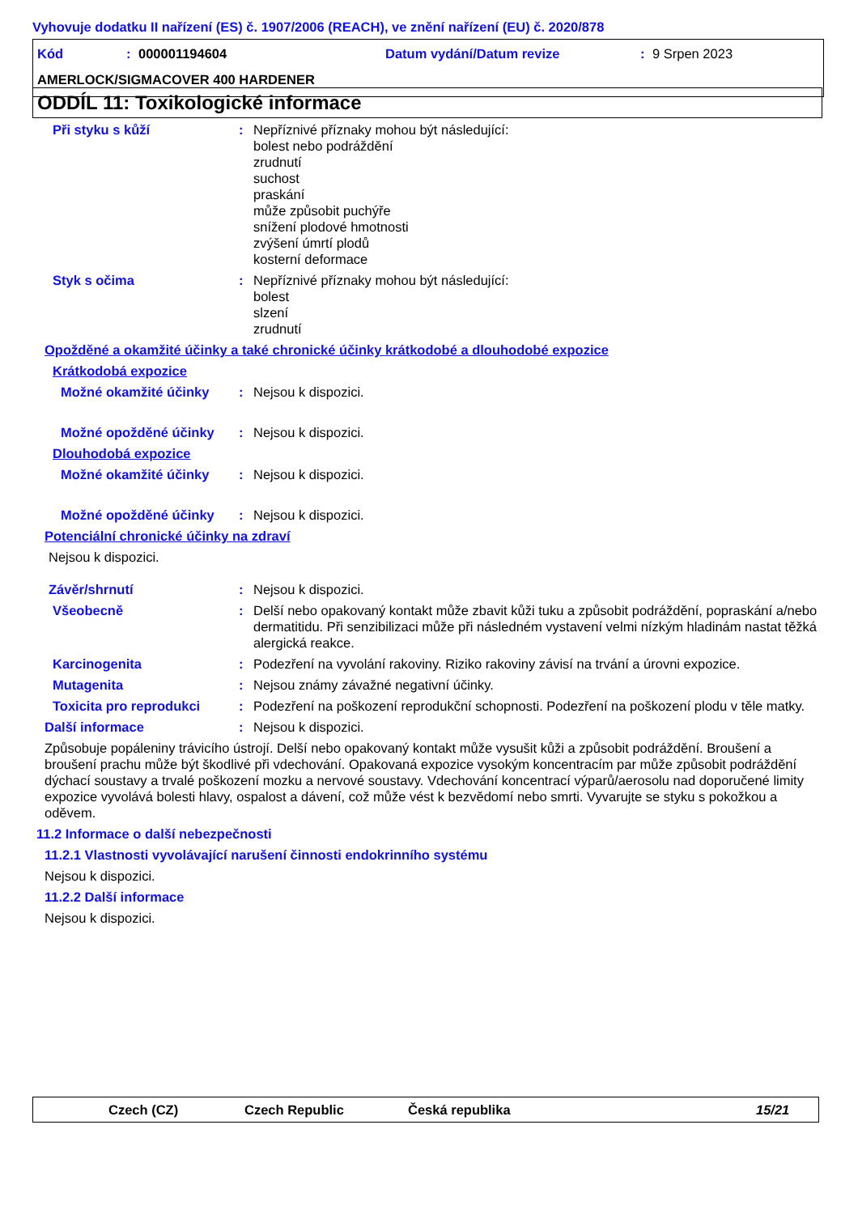Vyhovuje dodatku II nařízení (ES) č. 1907/2006 (REACH), ve znění nařízení (EU) č. 2020/878
Kód: 000001194604 Datum vydání/Datum revize: 9 Srpen 2023
AMERLOCK/SIGMACOVER 400 HARDENER
ODDÍL 11: Toxikologické informace
Při styku s kůží: Nepříznivé příznaky mohou být následující:
bolest nebo podráždění
zrudnutí
suchost
praskání
může způsobit puchýře
snížení plodové hmotnosti
zvýšení úmrtí plodů
kosterní deformace
Styk s očima: Nepříznivé příznaky mohou být následující:
bolest
slzení
zrudnutí
Opožděné a okamžité účinky a také chronické účinky krátkodobé a dlouhodobé expozice
Krátkodobá expozice
Možné okamžité účinky: Nejsou k dispozici.
Možné opožděné účinky: Nejsou k dispozici.
Dlouhodobá expozice
Možné okamžité účinky: Nejsou k dispozici.
Možné opožděné účinky: Nejsou k dispozici.
Potenciální chronické účinky na zdraví
Nejsou k dispozici.
Závěr/shrnutí: Nejsou k dispozici.
Všeobecně: Delší nebo opakovaný kontakt může zbavit kůži tuku a způsobit podráždění, popraskání a/nebo dermatitidu. Při senzibilizaci může při následném vystavení velmi nízkým hladinám nastat těžká alergická reakce.
Karcinogenita: Podezření na vyvolání rakoviny. Riziko rakoviny závisí na trvání a úrovni expozice.
Mutagenita: Nejsou známy závažné negativní účinky.
Toxicita pro reprodukci: Podezření na poškození reprodukční schopnosti. Podezření na poškození plodu v těle matky.
Další informace: Nejsou k dispozici.
Způsobuje popáleniny trávicího ústrojí. Delší nebo opakovaný kontakt může vysušit kůži a způsobit podráždění. Broušení a broušení prachu může být škodlivé při vdechování. Opakovaná expozice vysokým koncentracím par může způsobit podráždění dýchací soustavy a trvalé poškození mozku a nervové soustavy. Vdechování koncentrací výparů/aerosolu nad doporučené limity expozice vyvolává bolesti hlavy, ospalost a dávení, což může vést k bezvědomí nebo smrti. Vyvarujte se styku s pokožkou a oděvem.
11.2 Informace o další nebezpečnosti
11.2.1 Vlastnosti vyvolávající narušení činnosti endokrinního systému
Nejsou k dispozici.
11.2.2 Další informace
Nejsou k dispozici.
Czech (CZ) Czech Republic Česká republika 15/21